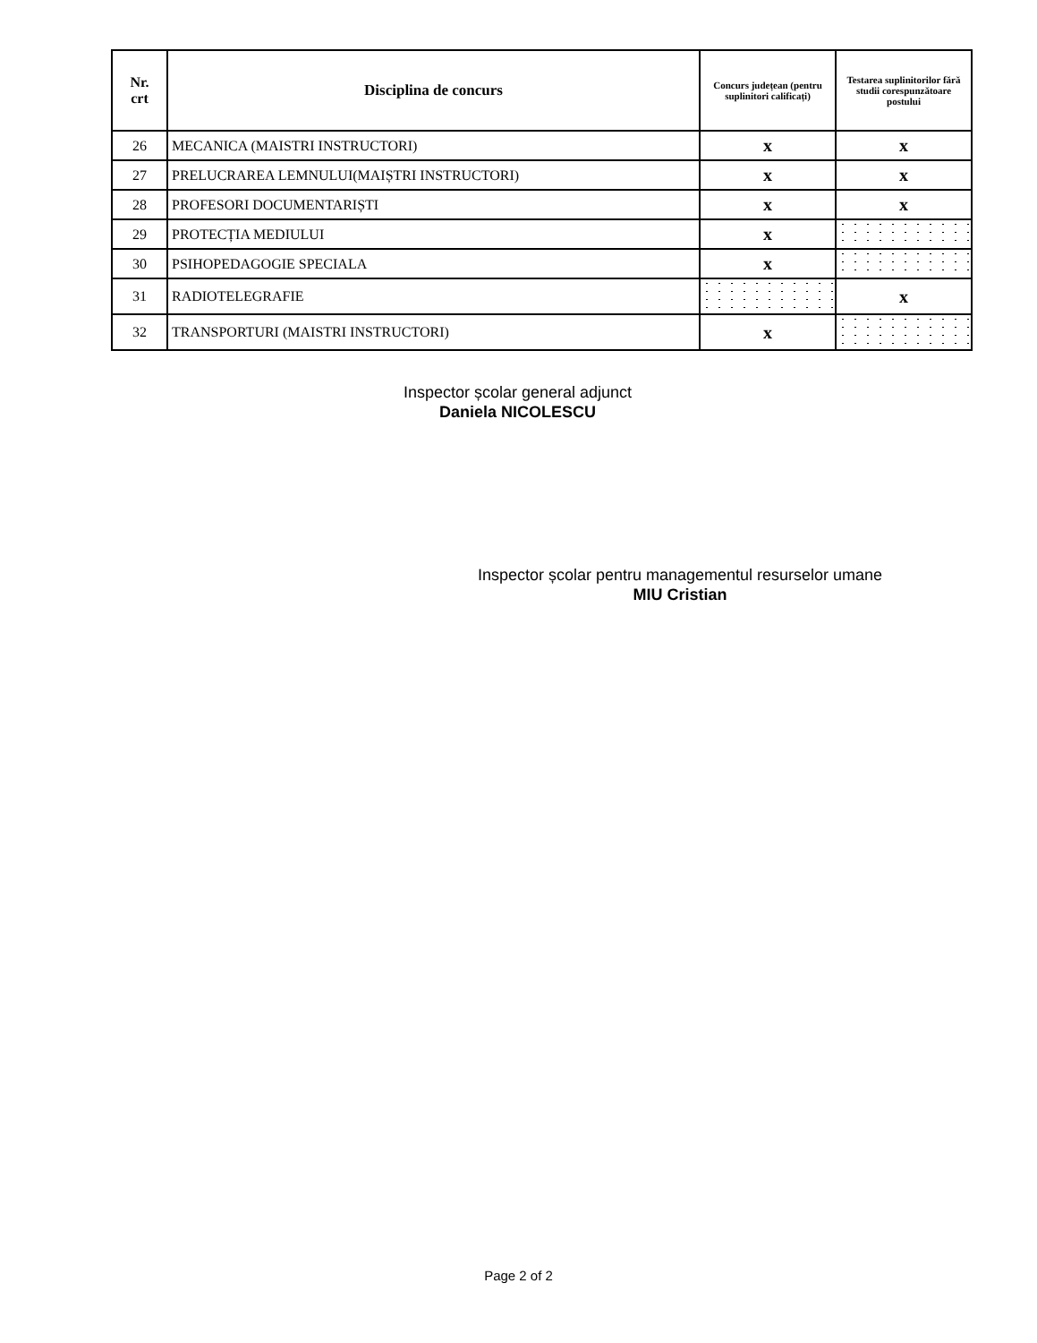| Nr. crt | Disciplina de concurs | Concurs județean (pentru suplinitori calificați) | Testarea suplinitorilor fără studii corespunzătoare postului |
| --- | --- | --- | --- |
| 26 | MECANICA (MAISTRI INSTRUCTORI) | x | x |
| 27 | PRELUCRAREA LEMNULUI(MAIȘTRI INSTRUCTORI) | x | x |
| 28 | PROFESORI DOCUMENTARIȘTI | x | x |
| 29 | PROTECȚIA MEDIULUI | x | |
| 30 | PSIHOPEDAGOGIE SPECIALA | x | |
| 31 | RADIOTELEGRAFIE | | x |
| 32 | TRANSPORTURI (MAISTRI INSTRUCTORI) | x | |
Inspector școlar general adjunct
Daniela NICOLESCU
Inspector școlar pentru managementul resurselor umane
MIU Cristian
Page 2 of 2